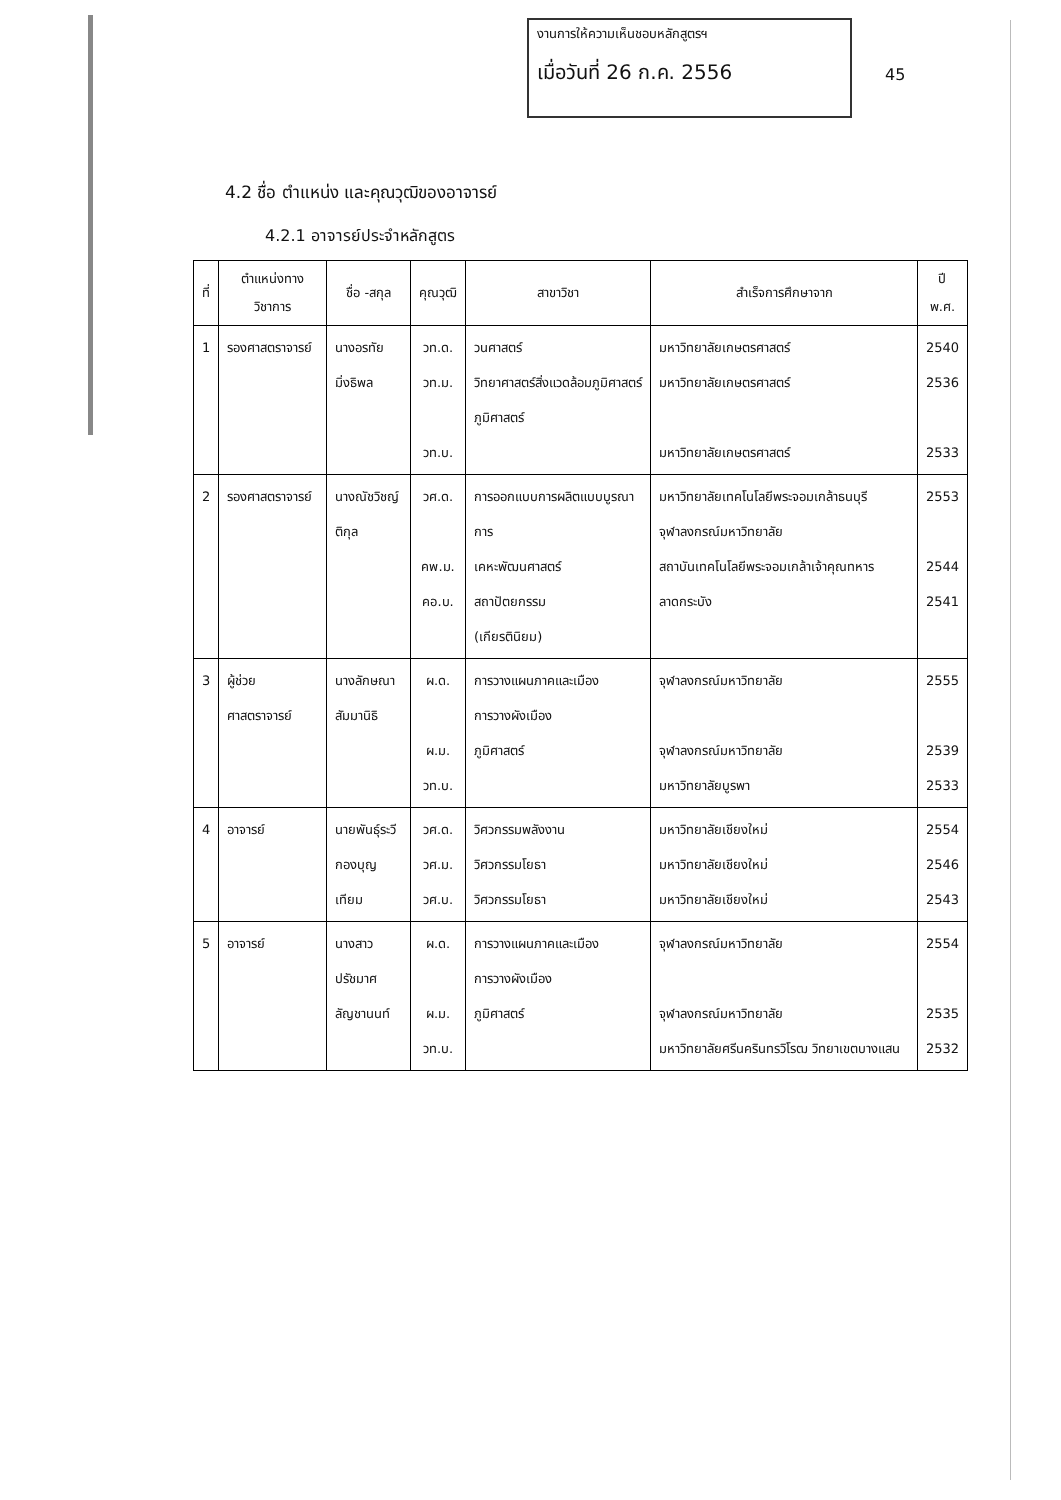งานการให้ความเห็นชอบหลักสูตรฯ
เมื่อวันที่ 26 ก.ค. 2556
45
4.2 ชื่อ ตำแหน่ง และคุณวุฒิของอาจารย์
4.2.1 อาจารย์ประจำหลักสูตร
| ที่ | ตำแหน่งทาง วิชาการ | ชื่อ -สกุล | คุณวุฒิ | สาขาวิชา | สำเร็จการศึกษาจาก | ปี พ.ศ. |
| --- | --- | --- | --- | --- | --- | --- |
| 1 | รองศาสตราจารย์ | นางอรทัย มิ่งธิพล | วท.ด. วท.ม. วท.บ. | วนศาสตร์ วิทยาศาสตร์สิ่งแวดล้อมภูมิศาสตร์ ภูมิศาสตร์ | มหาวิทยาลัยเกษตรศาสตร์ มหาวิทยาลัยเกษตรศาสตร์ มหาวิทยาลัยเกษตรศาสตร์ | 2540 2536 2533 |
| 2 | รองศาสตราจารย์ | นางณัชวิชญ์ ติกุล | วศ.ด. คพ.ม. คอ.บ. | การออกแบบการผลิตแบบบูรณาการ เคหะพัฒนศาสตร์ สถาปัตยกรรม (เกียรตินิยม) | มหาวิทยาลัยเทคโนโลยีพระจอมเกล้าธนบุรี จุฬาลงกรณ์มหาวิทยาลัย สถาบันเทคโนโลยีพระจอมเกล้าเจ้าคุณทหารลาดกระบัง | 2553 2544 2541 |
| 3 | ผู้ช่วยศาสตราจารย์ | นางลักษณา สัมมานิธิ | ผ.ด. ผ.ม. วท.บ. | การวางแผนภาคและเมือง การวางผังเมือง ภูมิศาสตร์ | จุฬาลงกรณ์มหาวิทยาลัย จุฬาลงกรณ์มหาวิทยาลัย มหาวิทยาลัยบูรพา | 2555 2539 2533 |
| 4 | อาจารย์ | นายพันธุ์ระวี กองบุญเทียม | วศ.ด. วศ.ม. วศ.บ. | วิศวกรรมพลังงาน วิศวกรรมโยธา วิศวกรรมโยธา | มหาวิทยาลัยเชียงใหม่ มหาวิทยาลัยเชียงใหม่ มหาวิทยาลัยเชียงใหม่ | 2554 2546 2543 |
| 5 | อาจารย์ | นางสาว ปรัชมาศ ลัญชานนท์ | ผ.ด. ผ.ม. วท.บ. | การวางแผนภาคและเมือง การวางผังเมือง ภูมิศาสตร์ | จุฬาลงกรณ์มหาวิทยาลัย จุฬาลงกรณ์มหาวิทยาลัย มหาวิทยาลัยศรีนครินทรวิโรฒ วิทยาเขตบางแสน | 2554 2535 2532 |